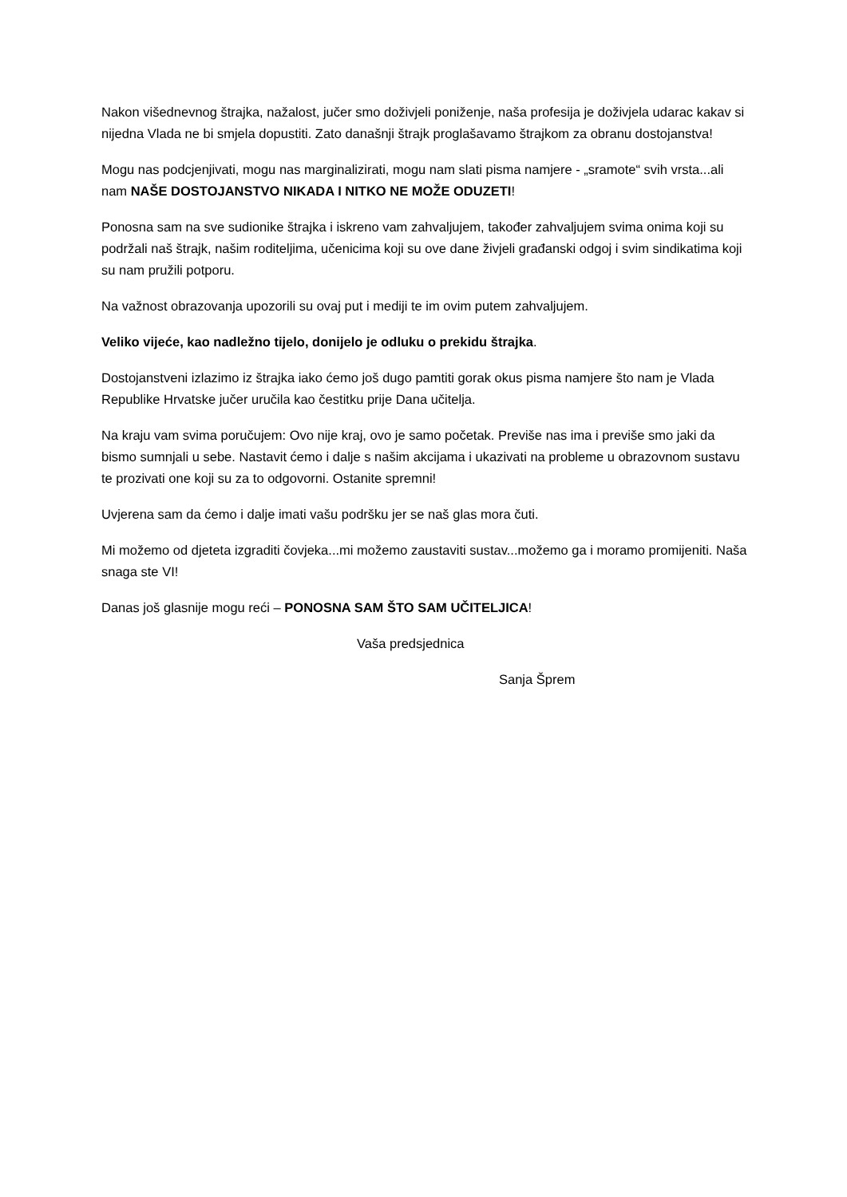Nakon višednevnog štrajka, nažalost, jučer smo doživjeli poniženje, naša profesija je doživjela udarac kakav si nijedna Vlada ne bi smjela dopustiti. Zato današnji štrajk proglašavamo štrajkom za obranu dostojanstva!
Mogu nas podcjenjivati, mogu nas marginalizirati, mogu nam slati pisma namjere - „sramote“ svih vrsta...ali nam NAŠE DOSTOJANSTVO NIKADA I NITKO NE MOŽE ODUZETI!
Ponosna sam na sve sudionike štrajka i iskreno vam zahvaljujem, također zahvaljujem svima onima koji su podržali naš štrajk, našim roditeljima, učenicima koji su ove dane živjeli građanski odgoj i svim sindikatima koji su nam pružili potporu.
Na važnost obrazovanja upozorili su ovaj put i mediji te im ovim putem zahvaljujem.
Veliko vijeće, kao nadležno tijelo, donijelo je odluku o prekidu štrajka.
Dostojanstveni izlazimo iz štrajka iako ćemo još dugo pamtiti gorak okus pisma namjere što nam je Vlada Republike Hrvatske jučer uručila kao čestitku prije Dana učitelja.
Na kraju vam svima poručujem: Ovo nije kraj, ovo je samo početak. Previše nas ima i previše smo jaki da bismo sumnjali u sebe. Nastavit ćemo i dalje s našim akcijama i ukazivati na probleme u obrazovnom sustavu te prozivati one koji su za to odgovorni. Ostanite spremni!
Uvjerena sam da ćemo i dalje imati vašu podršku jer se naš glas mora čuti.
Mi možemo od djeteta izgraditi čovjeka...mi možemo zaustaviti sustav...možemo ga i moramo promijeniti. Naša snaga ste VI!
Danas još glasnije mogu reći – PONOSNA SAM ŠTO SAM UČITELJICA!
Vaša predsjednica
Sanja Šprem